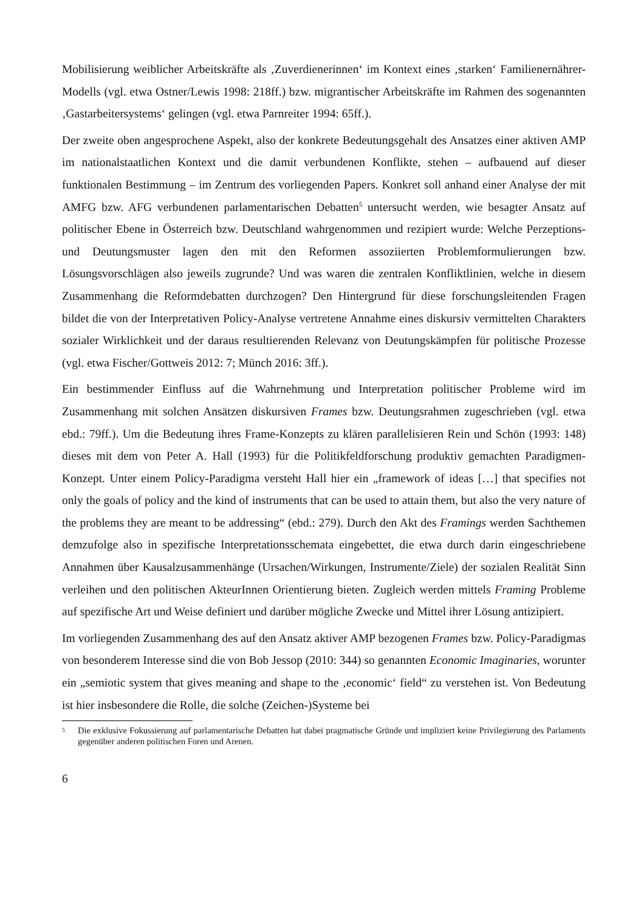Mobilisierung weiblicher Arbeitskräfte als ‚Zuverdienerinnen‘ im Kontext eines ‚starken‘ Familienernährer-Modells (vgl. etwa Ostner/Lewis 1998: 218ff.) bzw. migrantischer Arbeitskräfte im Rahmen des sogenannten ‚Gastarbeitersystems‘ gelingen (vgl. etwa Parnreiter 1994: 65ff.).
Der zweite oben angesprochene Aspekt, also der konkrete Bedeutungsgehalt des Ansatzes einer aktiven AMP im nationalstaatlichen Kontext und die damit verbundenen Konflikte, stehen – aufbauend auf dieser funktionalen Bestimmung – im Zentrum des vorliegenden Papers. Konkret soll anhand einer Analyse der mit AMFG bzw. AFG verbundenen parlamentarischen Debatten<sup>5</sup> untersucht werden, wie besagter Ansatz auf politischer Ebene in Österreich bzw. Deutschland wahrgenommen und rezipiert wurde: Welche Perzeptions- und Deutungsmuster lagen den mit den Reformen assoziierten Problemformulierungen bzw. Lösungsvorschlägen also jeweils zugrunde? Und was waren die zentralen Konfliktlinien, welche in diesem Zusammenhang die Reformdebatten durchzogen? Den Hintergrund für diese forschungsleitenden Fragen bildet die von der Interpretativen Policy-Analyse vertretene Annahme eines diskursiv vermittelten Charakters sozialer Wirklichkeit und der daraus resultierenden Relevanz von Deutungskämpfen für politische Prozesse (vgl. etwa Fischer/Gottweis 2012: 7; Münch 2016: 3ff.).
Ein bestimmender Einfluss auf die Wahrnehmung und Interpretation politischer Probleme wird im Zusammenhang mit solchen Ansätzen diskursiven Frames bzw. Deutungsrahmen zugeschrieben (vgl. etwa ebd.: 79ff.). Um die Bedeutung ihres Frame-Konzepts zu klären parallelisieren Rein und Schön (1993: 148) dieses mit dem von Peter A. Hall (1993) für die Politikfeldforschung produktiv gemachten Paradigmen-Konzept. Unter einem Policy-Paradigma versteht Hall hier ein „framework of ideas […] that specifies not only the goals of policy and the kind of instruments that can be used to attain them, but also the very nature of the problems they are meant to be addressing“ (ebd.: 279). Durch den Akt des Framings werden Sachthemen demzufolge also in spezifische Interpretationsschemata eingebettet, die etwa durch darin eingeschriebene Annahmen über Kausalzusammenhänge (Ursachen/Wirkungen, Instrumente/Ziele) der sozialen Realität Sinn verleihen und den politischen AkteurInnen Orientierung bieten. Zugleich werden mittels Framing Probleme auf spezifische Art und Weise definiert und darüber mögliche Zwecke und Mittel ihrer Lösung antizipiert.
Im vorliegenden Zusammenhang des auf den Ansatz aktiver AMP bezogenen Frames bzw. Policy-Paradigmas von besonderem Interesse sind die von Bob Jessop (2010: 344) so genannten Economic Imaginaries, worunter ein „semiotic system that gives meaning and shape to the ‚economic‘ field“ zu verstehen ist. Von Bedeutung ist hier insbesondere die Rolle, die solche (Zeichen-)Systeme bei
5 Die exklusive Fokussierung auf parlamentarische Debatten hat dabei pragmatische Gründe und impliziert keine Privilegierung des Parlaments gegenüber anderen politischen Foren und Arenen.
6